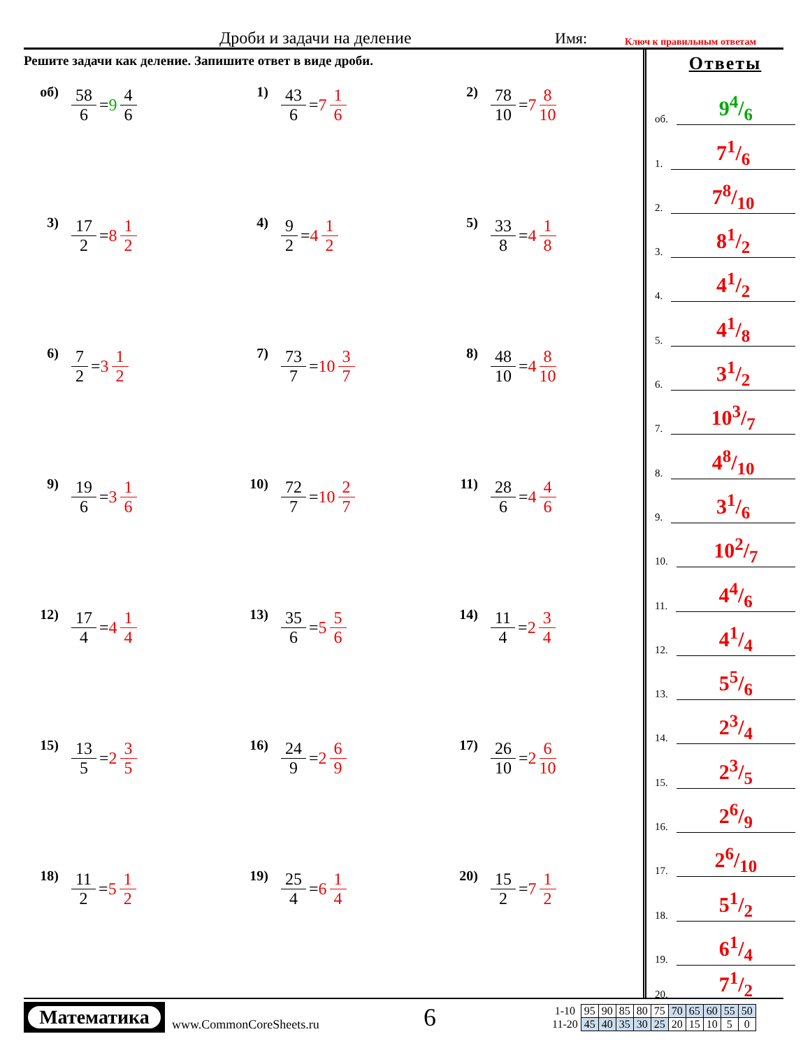Дроби и задачи на деление Имя: Ключ к правильным ответам
Решите задачи как деление. Запишите ответ в виде дроби.
об) 58 6 = 9 4 6
1) 43 6 = 7 1 6
2) 78 10 = 7 8 10
3) 17 2 = 8 1 2
4) 9 2 = 4 1 2
5) 33 8 = 4 1 8
6) 7 2 = 3 1 2
7) 73 7 = 10 3 7
8) 48 10 = 4 8 10
9) 19 6 = 3 1 6
10) 72 7 = 10 2 7
11) 28 6 = 4 4 6
12) 17 4 = 4 1 4
13) 35 6 = 5 5 6
14) 11 4 = 2 3 4
15) 13 5 = 2 3 5
16) 24 9 = 2 6 9
17) 26 10 = 2 6 10
18) 11 2 = 5 1 2
19) 25 4 = 6 1 4
20) 15 2 = 7 1 2
Ответы
об. 94/6
1. 71/6
2. 78/10
3. 81/2
4. 41/2
5. 41/8
6. 31/2
7. 103/7
8. 48/10
9. 31/6
10. 102/7
11. 44/6
12. 41/4
13. 55/6
14. 23/4
15. 23/5
16. 26/9
17. 26/10
18. 51/2
19. 61/4
20. 71/2
Математика
www.CommonCoreSheets.ru 6
| 1-10 | 95 | 90 | 85 | 80 | 75 | 70 | 65 | 60 | 55 | 50 |
| 11-20 | 45 | 40 | 35 | 30 | 25 | 20 | 15 | 10 | 5 | 0 |